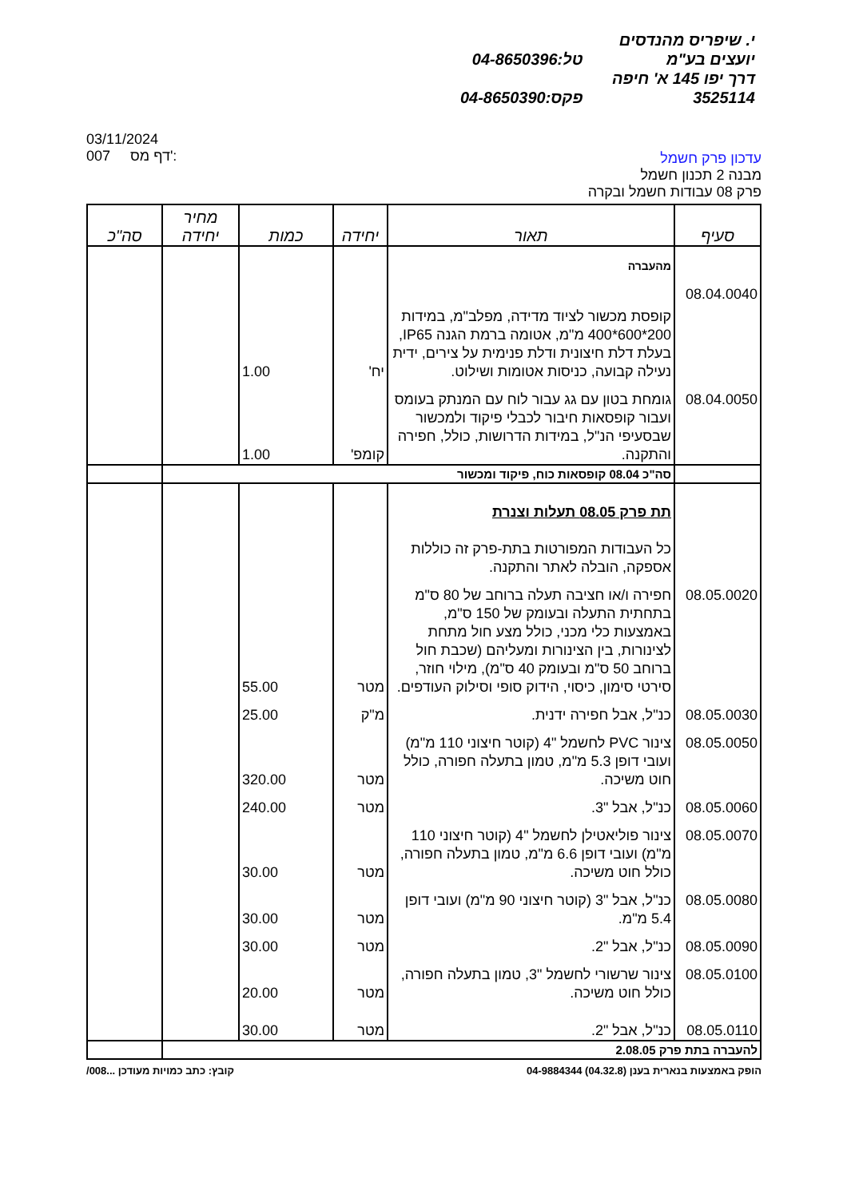י. שיפריס מהנדסים יועצים בע"מ טל:04-8650396
דרך יפו 145 א' חיפה 3525114 פקס:04-8650390
עדכון פרק חשמל
מבנה 2 תכנון חשמל
פרק 08 עבודות חשמל ובקרה
03/11/2024
007 דף מס':
| סעיף | תאור | יחידה | כמות | מחיר יחידה | סה"כ |
| --- | --- | --- | --- | --- | --- |
| | מהעברה | | | | |
| 08.04.0040 | קופסת מכשור לציוד מדידה, מפלב"מ, במידות 200*600*400 מ"מ, אטומה ברמת הגנה IP65, בעלת דלת חיצונית ודלת פנימית על צירים, ידית נעילה קבועה, כניסות אטומות ושילוט. | יח' | 1.00 | | |
| 08.04.0050 | גומחת בטון עם גג עבור לוח עם המנתק בעומס ועבור קופסאות חיבור לכבלי פיקוד ולמכשור שבסעיפי הנ"ל, במידות הדרושות, כולל, חפירה והתקנה. | קומפ' | 1.00 | | |
| | סה"כ 08.04 קופסאות כוח, פיקוד ומכשור | | | | |
| | תת פרק 08.05 תעלות וצנרת כל העבודות המפורטות בתת-פרק זה כוללות אספקה, הובלה לאתר והתקנה. | | | | |
| 08.05.0020 | חפירה ו/או חציבה תעלה ברוחב של 80 ס"מ בתחתית התעלה ובעומק של 150 ס"מ, באמצעות כלי מכני, כולל מצע חול מתחת לצינורות, בין הצינורות ומעליהם (שכבת חול ברוחב 50 ס"מ ובעומק 40 ס"מ), מילוי חוזר, סירטי סימון, כיסוי, הידוק סופי וסילוק העודפים. | מטר | 55.00 | | |
| 08.05.0030 | כנ"ל, אבל חפירה ידנית. | מ"ק | 25.00 | | |
| 08.05.0050 | צינור PVC לחשמל "4 (קוטר חיצוני 110 מ"מ) ועובי דופן 5.3 מ"מ, טמון בתעלה חפורה, כולל חוט משיכה. | מטר | 320.00 | | |
| 08.05.0060 | כנ"ל, אבל "3. | מטר | 240.00 | | |
| 08.05.0070 | צינור פוליאטילן לחשמל "4 (קוטר חיצוני 110 מ"מ) ועובי דופן 6.6 מ"מ, טמון בתעלה חפורה, כולל חוט משיכה. | מטר | 30.00 | | |
| 08.05.0080 | כנ"ל, אבל "3 (קוטר חיצוני 90 מ"מ) ועובי דופן 5.4 מ"מ. | מטר | 30.00 | | |
| 08.05.0090 | כנ"ל, אבל "2. | מטר | 30.00 | | |
| 08.05.0100 | צינור שרשורי לחשמל "3, טמון בתעלה חפורה, כולל חוט משיכה. | מטר | 20.00 | | |
| 08.05.0110 | כנ"ל, אבל "2. | מטר | 30.00 | | |
| להעברה בתת פרק 2.08.05 | | | | | |
הופק באמצעות בנארית בענן (04.32.8) 04-9884344 קובץ: כתב כמויות מעודכן ...008/